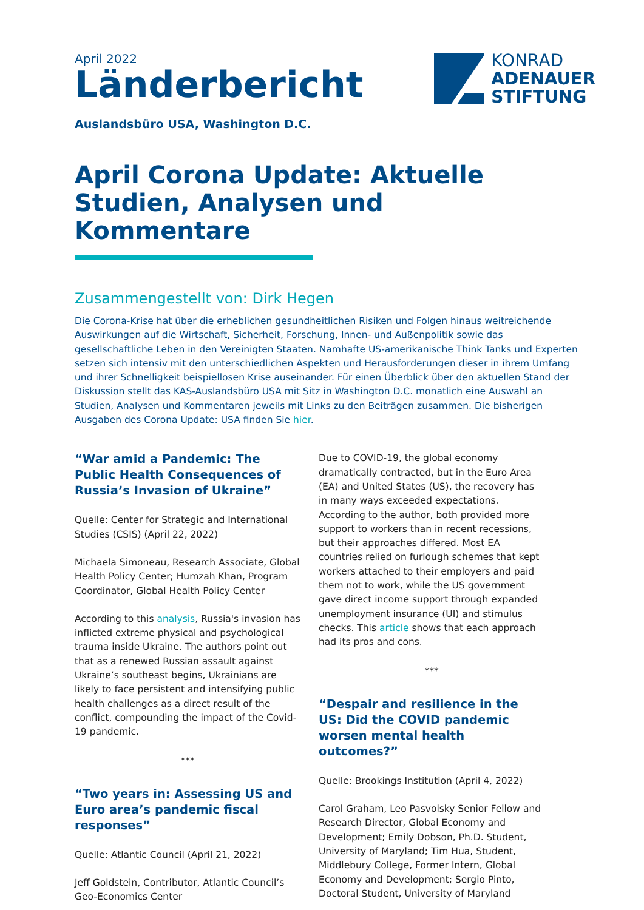April 2022
Länderbericht
KONRAD
ADENAUER
STIFTUNG
Auslandsbüro USA, Washington D.C.
April Corona Update: Aktuelle Studien, Analysen und Kommentare
Zusammengestellt von: Dirk Hegen
Die Corona-Krise hat über die erheblichen gesundheitlichen Risiken und Folgen hinaus weitreichende Auswirkungen auf die Wirtschaft, Sicherheit, Forschung, Innen- und Außenpolitik sowie das gesellschaftliche Leben in den Vereinigten Staaten. Namhafte US-amerikanische Think Tanks und Experten setzen sich intensiv mit den unterschiedlichen Aspekten und Herausforderungen dieser in ihrem Umfang und ihrer Schnelligkeit beispiellosen Krise auseinander. Für einen Überblick über den aktuellen Stand der Diskussion stellt das KAS-Auslandsbüro USA mit Sitz in Washington D.C. monatlich eine Auswahl an Studien, Analysen und Kommentaren jeweils mit Links zu den Beiträgen zusammen. Die bisherigen Ausgaben des Corona Update: USA finden Sie hier.
“War amid a Pandemic: The Public Health Consequences of Russia’s Invasion of Ukraine”
Quelle: Center for Strategic and International Studies (CSIS) (April 22, 2022)
Michaela Simoneau, Research Associate, Global Health Policy Center; Humzah Khan, Program Coordinator, Global Health Policy Center
According to this analysis, Russia's invasion has inflicted extreme physical and psychological trauma inside Ukraine. The authors point out that as a renewed Russian assault against Ukraine’s southeast begins, Ukrainians are likely to face persistent and intensifying public health challenges as a direct result of the conflict, compounding the impact of the Covid-19 pandemic.
***
“Two years in: Assessing US and Euro area’s pandemic fiscal responses”
Quelle: Atlantic Council (April 21, 2022)
Jeff Goldstein, Contributor, Atlantic Council’s Geo-Economics Center
Due to COVID-19, the global economy dramatically contracted, but in the Euro Area (EA) and United States (US), the recovery has in many ways exceeded expectations. According to the author, both provided more support to workers than in recent recessions, but their approaches differed. Most EA countries relied on furlough schemes that kept workers attached to their employers and paid them not to work, while the US government gave direct income support through expanded unemployment insurance (UI) and stimulus checks. This article shows that each approach had its pros and cons.
***
“Despair and resilience in the US: Did the COVID pandemic worsen mental health outcomes?”
Quelle: Brookings Institution (April 4, 2022)
Carol Graham, Leo Pasvolsky Senior Fellow and Research Director, Global Economy and Development; Emily Dobson, Ph.D. Student, University of Maryland; Tim Hua, Student, Middlebury College, Former Intern, Global Economy and Development; Sergio Pinto, Doctoral Student, University of Maryland